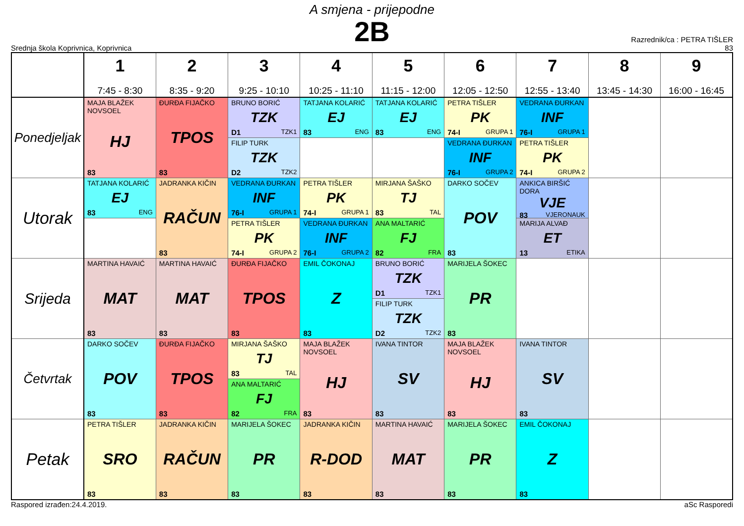A smjena - prijepodne
2B
Srednja škola Koprivnica, Koprivnica
Razrednik/ca : PETRA TIŠLER
83
| | 1 7:45 - 8:30 | 2 8:35 - 9:20 | 3 9:25 - 10:10 | 4 10:25 - 11:10 | 5 11:15 - 12:00 | 6 12:05 - 12:50 | 7 12:55 - 13:40 | 8 13:45 - 14:30 | 9 16:00 - 16:45 |
| --- | --- | --- | --- | --- | --- | --- | --- | --- | --- |
| Ponedjeljak | MAJA BLAŽEK NOVSOEL HJ 83 | ĐURĐA FIJAČKO TPOS 83 | BRUNO BORIĆ TZK D1 TZK1 | TATJANA KOLARIĆ EJ 83 ENG | TATJANA KOLARIĆ EJ 83 ENG | PETRA TIŠLER PK 74-I GRUPA 1 | VEDRANA ĐURKAN INF 76-I GRUPA 1 | | |
| | | | FILIP TURK TZK D2 TZK2 | | | VEDRANA ĐURKAN INF 76-I GRUPA 2 | PETRA TIŠLER PK 74-I GRUPA 2 | | |
| Utorak | TATJANA KOLARIĆ EJ 83 ENG | JADRANKA KIČIN RAČUN 83 | VEDRANA ĐURKAN INF 76-I GRUPA 1 | PETRA TIŠLER PK 74-I GRUPA 1 | MIRJANA ŠAŠKO TJ 83 TAL | DARKO SOČEV POV 83 | ANKICA BIRŠIĆ DORA VJE 83 VJERONAUK | | |
| | | | PETRA TIŠLER PK 74-I GRUPA 2 | VEDRANA ĐURKAN INF 76-I GRUPA 2 | ANA MALTARIĆ FJ 82 FRA | | MARIJA ALVAĐ ET 13 ETIKA | | |
| Srijeda | MARTINA HAVAIĆ MAT 83 | MARTINA HAVAIĆ MAT 83 | ĐURĐA FIJAČKO TPOS 83 | EMIL ČOKONAJ Z 83 | BRUNO BORIĆ TZK D1 TZK1 | MARIJELA ŠOKEC PR 83 | | | |
| | | | | | FILIP TURK TZK D2 TZK2 | | | | |
| Četvrtak | DARKO SOČEV POV 83 | ĐURĐA FIJAČKO TPOS 83 | MIRJANA ŠAŠKO TJ 83 TAL | MAJA BLAŽEK NOVSOEL HJ 83 | IVANA TINTOR SV 83 | MAJA BLAŽEK NOVSOEL HJ 83 | IVANA TINTOR SV 83 | | |
| | | | ANA MALTARIĆ FJ 82 FRA | | | | | | |
| Petak | PETRA TIŠLER SRO 83 | JADRANKA KIČIN RAČUN 83 | MARIJELA ŠOKEC PR 83 | JADRANKA KIČIN R-DOD 83 | MARTINA HAVAIĆ MAT 83 | MARIJELA ŠOKEC PR 83 | EMIL ČOKONAJ Z 83 | | |
Raspored izrađen:24.4.2019. aSc Rasporedi